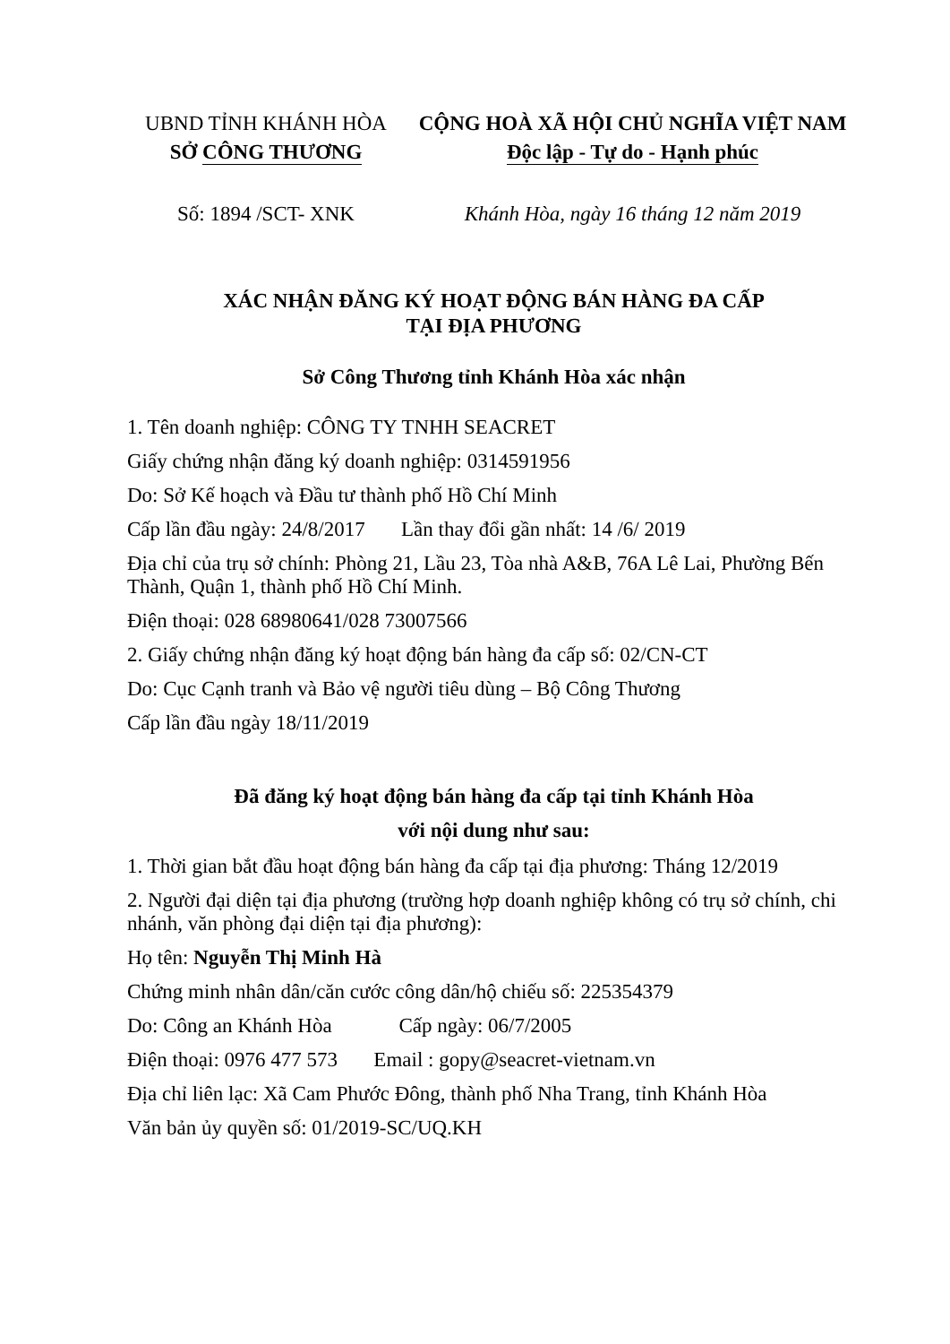UBND TỈNH KHÁNH HÒA
SỞ CÔNG THƯƠNG
CỘNG HOÀ XÃ HỘI CHỦ NGHĨA VIỆT NAM
Độc lập - Tự do - Hạnh phúc
Số: 1894 /SCT- XNK Khánh Hòa, ngày 16 tháng 12 năm 2019
XÁC NHẬN ĐĂNG KÝ HOẠT ĐỘNG BÁN HÀNG ĐA CẤP
TẠI ĐỊA PHƯƠNG
Sở Công Thương tỉnh Khánh Hòa xác nhận
1. Tên doanh nghiệp: CÔNG TY TNHH SEACRET
Giấy chứng nhận đăng ký doanh nghiệp: 0314591956
Do: Sở Kế hoạch và Đầu tư thành phố Hồ Chí Minh
Cấp lần đầu ngày: 24/8/2017 Lần thay đổi gần nhất: 14 /6/ 2019
Địa chỉ của trụ sở chính: Phòng 21, Lầu 23, Tòa nhà A&B, 76A Lê Lai, Phường Bến Thành, Quận 1, thành phố Hồ Chí Minh.
Điện thoại: 028 68980641/028 73007566
2. Giấy chứng nhận đăng ký hoạt động bán hàng đa cấp số: 02/CN-CT
Do: Cục Cạnh tranh và Bảo vệ người tiêu dùng – Bộ Công Thương
Cấp lần đầu ngày 18/11/2019
Đã đăng ký hoạt động bán hàng đa cấp tại tỉnh Khánh Hòa
với nội dung như sau:
1. Thời gian bắt đầu hoạt động bán hàng đa cấp tại địa phương: Tháng 12/2019
2. Người đại diện tại địa phương (trường hợp doanh nghiệp không có trụ sở chính, chi nhánh, văn phòng đại diện tại địa phương):
Họ tên: Nguyễn Thị Minh Hà
Chứng minh nhân dân/căn cước công dân/hộ chiếu số: 225354379
Do: Công an Khánh Hòa Cấp ngày: 06/7/2005
Điện thoại: 0976 477 573 Email : gopy@seacret-vietnam.vn
Địa chỉ liên lạc: Xã Cam Phước Đông, thành phố Nha Trang, tỉnh Khánh Hòa
Văn bản ủy quyền số: 01/2019-SC/UQ.KH